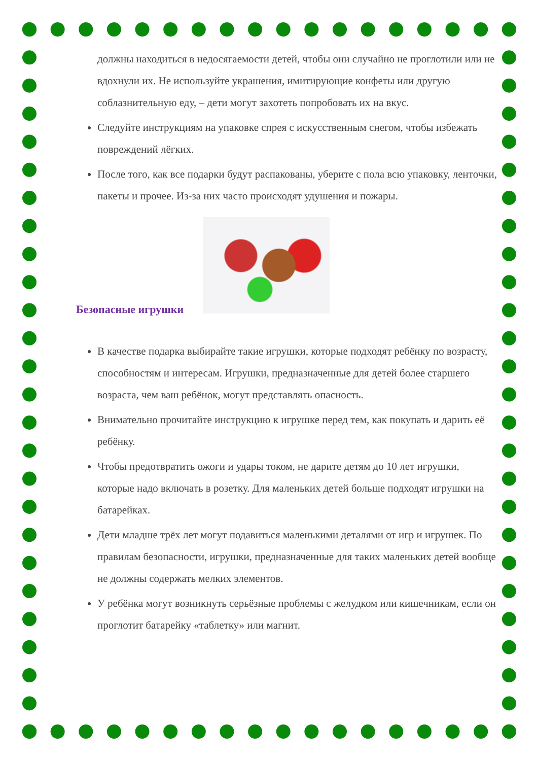должны находиться в недосягаемости детей, чтобы они случайно не проглотили или не вдохнули их. Не используйте украшения, имитирующие конфеты или другую соблазнительную еду, – дети могут захотеть попробовать их на вкус.
Следуйте инструкциям на упаковке спрея с искусственным снегом, чтобы избежать повреждений лёгких.
После того, как все подарки будут распакованы, уберите с пола всю упаковку, ленточки, пакеты и прочее. Из-за них часто происходят удушения и пожары.
Безопасные игрушки
В качестве подарка выбирайте такие игрушки, которые подходят ребёнку по возрасту, способностям и интересам. Игрушки, предназначенные для детей более старшего возраста, чем ваш ребёнок, могут представлять опасность.
Внимательно прочитайте инструкцию к игрушке перед тем, как покупать и дарить её ребёнку.
Чтобы предотвратить ожоги и удары током, не дарите детям до 10 лет игрушки, которые надо включать в розетку. Для маленьких детей больше подходят игрушки на батарейках.
Дети младше трёх лет могут подавиться маленькими деталями от игр и игрушек. По правилам безопасности, игрушки, предназначенные для таких маленьких детей вообще не должны содержать мелких элементов.
У ребёнка могут возникнуть серьёзные проблемы с желудком или кишечникам, если он проглотит батарейку «таблетку» или магнит.